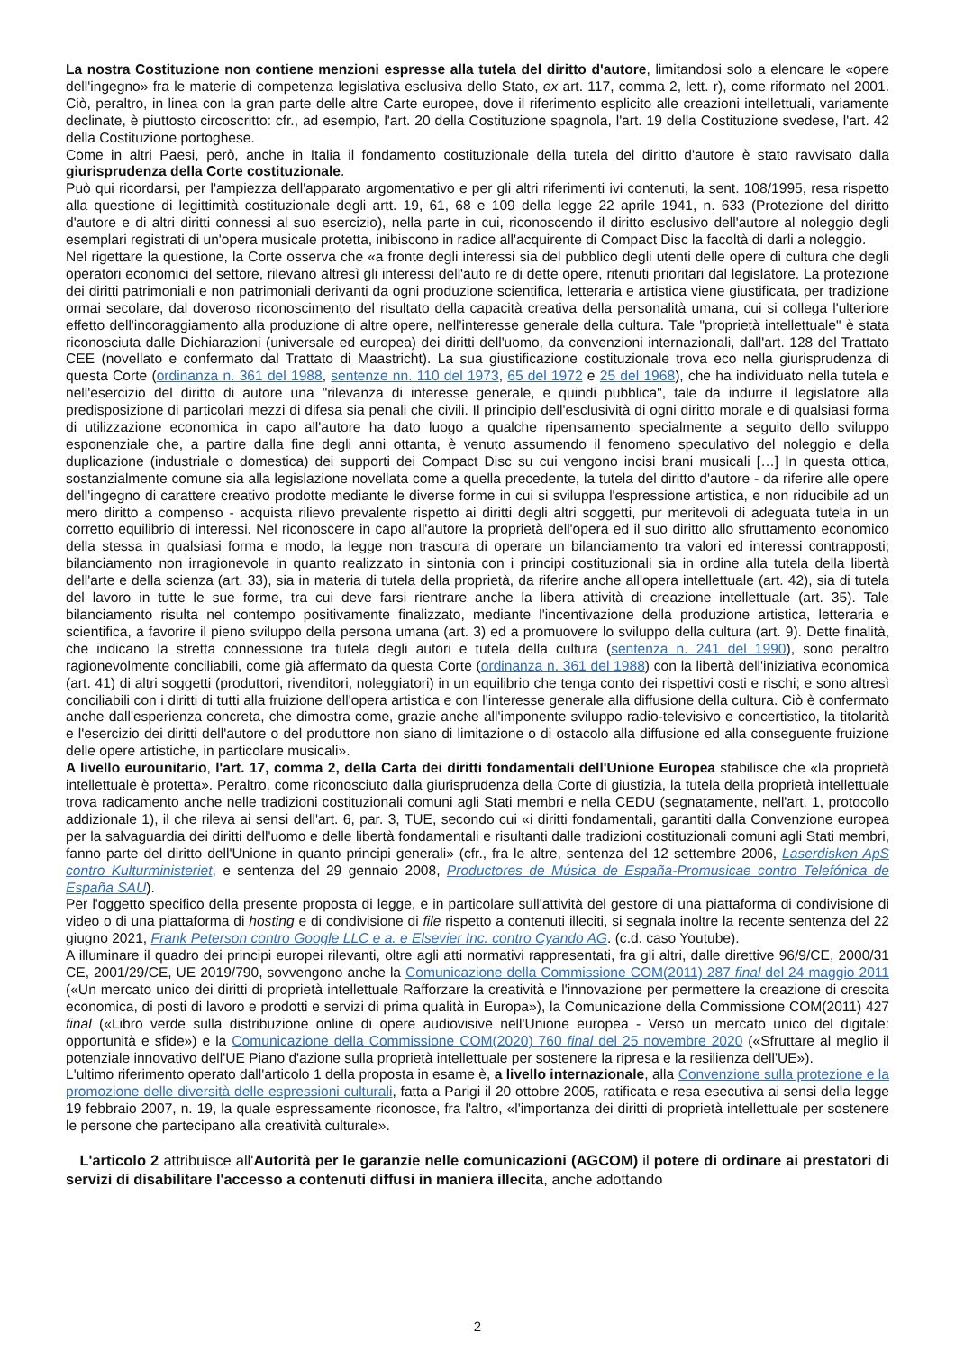La nostra Costituzione non contiene menzioni espresse alla tutela del diritto d'autore, limitandosi solo a elencare le «opere dell'ingegno» fra le materie di competenza legislativa esclusiva dello Stato, ex art. 117, comma 2, lett. r), come riformato nel 2001. Ciò, peraltro, in linea con la gran parte delle altre Carte europee, dove il riferimento esplicito alle creazioni intellettuali, variamente declinate, è piuttosto circoscritto: cfr., ad esempio, l'art. 20 della Costituzione spagnola, l'art. 19 della Costituzione svedese, l'art. 42 della Costituzione portoghese.
Come in altri Paesi, però, anche in Italia il fondamento costituzionale della tutela del diritto d'autore è stato ravvisato dalla giurisprudenza della Corte costituzionale.
Può qui ricordarsi, per l'ampiezza dell'apparato argomentativo e per gli altri riferimenti ivi contenuti, la sent. 108/1995, resa rispetto alla questione di legittimità costituzionale degli artt. 19, 61, 68 e 109 della legge 22 aprile 1941, n. 633 (Protezione del diritto d'autore e di altri diritti connessi al suo esercizio), nella parte in cui, riconoscendo il diritto esclusivo dell'autore al noleggio degli esemplari registrati di un'opera musicale protetta, inibiscono in radice all'acquirente di Compact Disc la facoltà di darli a noleggio.
Nel rigettare la questione, la Corte osserva che «a fronte degli interessi sia del pubblico degli utenti delle opere di cultura che degli operatori economici del settore, rilevano altresì gli interessi dell'auto re di dette opere, ritenuti prioritari dal legislatore. La protezione dei diritti patrimoniali e non patrimoniali derivanti da ogni produzione scientifica, letteraria e artistica viene giustificata, per tradizione ormai secolare, dal doveroso riconoscimento del risultato della capacità creativa della personalità umana, cui si collega l'ulteriore effetto dell'incoraggiamento alla produzione di altre opere, nell'interesse generale della cultura. Tale "proprietà intellettuale" è stata riconosciuta dalle Dichiarazioni (universale ed europea) dei diritti dell'uomo, da convenzioni internazionali, dall'art. 128 del Trattato CEE (novellato e confermato dal Trattato di Maastricht). La sua giustificazione costituzionale trova eco nella giurisprudenza di questa Corte (ordinanza n. 361 del 1988, sentenze nn. 110 del 1973, 65 del 1972 e 25 del 1968), che ha individuato nella tutela e nell'esercizio del diritto di autore una "rilevanza di interesse generale, e quindi pubblica", tale da indurre il legislatore alla predisposizione di particolari mezzi di difesa sia penali che civili. Il principio dell'esclusività di ogni diritto morale e di qualsiasi forma di utilizzazione economica in capo all'autore ha dato luogo a qualche ripensamento specialmente a seguito dello sviluppo esponenziale che, a partire dalla fine degli anni ottanta, è venuto assumendo il fenomeno speculativo del noleggio e della duplicazione (industriale o domestica) dei supporti dei Compact Disc su cui vengono incisi brani musicali […] In questa ottica, sostanzialmente comune sia alla legislazione novellata come a quella precedente, la tutela del diritto d'autore - da riferire alle opere dell'ingegno di carattere creativo prodotte mediante le diverse forme in cui si sviluppa l'espressione artistica, e non riducibile ad un mero diritto a compenso - acquista rilievo prevalente rispetto ai diritti degli altri soggetti, pur meritevoli di adeguata tutela in un corretto equilibrio di interessi. Nel riconoscere in capo all'autore la proprietà dell'opera ed il suo diritto allo sfruttamento economico della stessa in qualsiasi forma e modo, la legge non trascura di operare un bilanciamento tra valori ed interessi contrapposti; bilanciamento non irragionevole in quanto realizzato in sintonia con i principi costituzionali sia in ordine alla tutela della libertà dell'arte e della scienza (art. 33), sia in materia di tutela della proprietà, da riferire anche all'opera intellettuale (art. 42), sia di tutela del lavoro in tutte le sue forme, tra cui deve farsi rientrare anche la libera attività di creazione intellettuale (art. 35). Tale bilanciamento risulta nel contempo positivamente finalizzato, mediante l'incentivazione della produzione artistica, letteraria e scientifica, a favorire il pieno sviluppo della persona umana (art. 3) ed a promuovere lo sviluppo della cultura (art. 9). Dette finalità, che indicano la stretta connessione tra tutela degli autori e tutela della cultura (sentenza n. 241 del 1990), sono peraltro ragionevolmente conciliabili, come già affermato da questa Corte (ordinanza n. 361 del 1988) con la libertà dell'iniziativa economica (art. 41) di altri soggetti (produttori, rivenditori, noleggiatori) in un equilibrio che tenga conto dei rispettivi costi e rischi; e sono altresì conciliabili con i diritti di tutti alla fruizione dell'opera artistica e con l'interesse generale alla diffusione della cultura. Ciò è confermato anche dall'esperienza concreta, che dimostra come, grazie anche all'imponente sviluppo radio-televisivo e concertistico, la titolarità e l'esercizio dei diritti dell'autore o del produttore non siano di limitazione o di ostacolo alla diffusione ed alla conseguente fruizione delle opere artistiche, in particolare musicali».
A livello eurounitario, l'art. 17, comma 2, della Carta dei diritti fondamentali dell'Unione Europea stabilisce che «la proprietà intellettuale è protetta». Peraltro, come riconosciuto dalla giurisprudenza della Corte di giustizia, la tutela della proprietà intellettuale trova radicamento anche nelle tradizioni costituzionali comuni agli Stati membri e nella CEDU (segnatamente, nell'art. 1, protocollo addizionale 1), il che rileva ai sensi dell'art. 6, par. 3, TUE, secondo cui «i diritti fondamentali, garantiti dalla Convenzione europea per la salvaguardia dei diritti dell'uomo e delle libertà fondamentali e risultanti dalle tradizioni costituzionali comuni agli Stati membri, fanno parte del diritto dell'Unione in quanto principi generali» (cfr., fra le altre, sentenza del 12 settembre 2006, Laserdisken ApS contro Kulturministeriet, e sentenza del 29 gennaio 2008, Productores de Música de España-Promusicae contro Telefónica de España SAU).
Per l'oggetto specifico della presente proposta di legge, e in particolare sull'attività del gestore di una piattaforma di condivisione di video o di una piattaforma di hosting e di condivisione di file rispetto a contenuti illeciti, si segnala inoltre la recente sentenza del 22 giugno 2021, Frank Peterson contro Google LLC e a. e Elsevier Inc. contro Cyando AG. (c.d. caso Youtube).
A illuminare il quadro dei principi europei rilevanti, oltre agli atti normativi rappresentati, fra gli altri, dalle direttive 96/9/CE, 2000/31 CE, 2001/29/CE, UE 2019/790, sovvengono anche la Comunicazione della Commissione COM(2011) 287 final del 24 maggio 2011 («Un mercato unico dei diritti di proprietà intellettuale Rafforzare la creatività e l'innovazione per permettere la creazione di crescita economica, di posti di lavoro e prodotti e servizi di prima qualità in Europa»), la Comunicazione della Commissione COM(2011) 427 final («Libro verde sulla distribuzione online di opere audiovisive nell'Unione europea - Verso un mercato unico del digitale: opportunità e sfide») e la Comunicazione della Commissione COM(2020) 760 final del 25 novembre 2020 («Sfruttare al meglio il potenziale innovativo dell'UE Piano d'azione sulla proprietà intellettuale per sostenere la ripresa e la resilienza dell'UE»).
L'ultimo riferimento operato dall'articolo 1 della proposta in esame è, a livello internazionale, alla Convenzione sulla protezione e la promozione delle diversità delle espressioni culturali, fatta a Parigi il 20 ottobre 2005, ratificata e resa esecutiva ai sensi della legge 19 febbraio 2007, n. 19, la quale espressamente riconosce, fra l'altro, «l'importanza dei diritti di proprietà intellettuale per sostenere le persone che partecipano alla creatività culturale».
L'articolo 2 attribuisce all'Autorità per le garanzie nelle comunicazioni (AGCOM) il potere di ordinare ai prestatori di servizi di disabilitare l'accesso a contenuti diffusi in maniera illecita, anche adottando
2